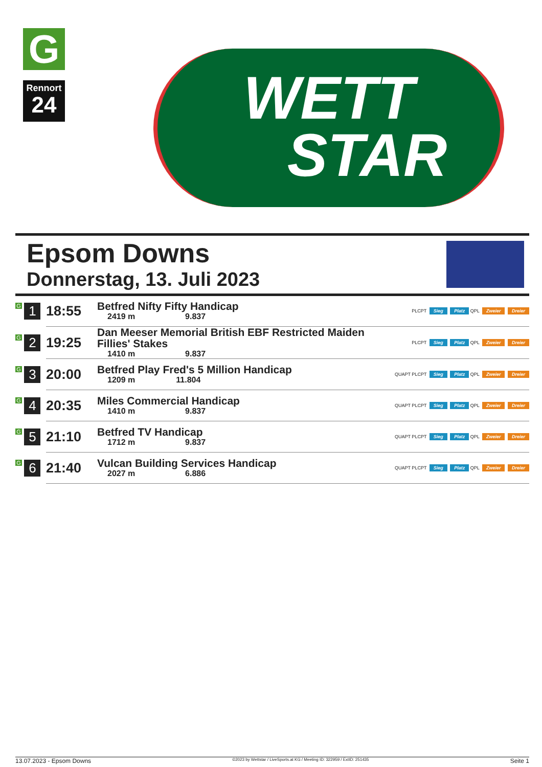G
Rennort
24
WETT
STAR
Epsom Downs
Donnerstag, 13. Juli 2023
| G 1 | 18:55 | Betfred Nifty Fifty Handicap 2419 m 9.837 | PLCPT Sieg Platz QPL Zweier Dreier |
| G 2 | 19:25 | Dan Meeser Memorial British EBF Restricted Maiden Fillies' Stakes 1410 m 9.837 | PLCPT Sieg Platz QPL Zweier Dreier |
| G 3 | 20:00 | Betfred Play Fred's 5 Million Handicap 1209 m 11.804 | QUAPT PLCPT Sieg Platz QPL Zweier Dreier |
| G 4 | 20:35 | Miles Commercial Handicap 1410 m 9.837 | QUAPT PLCPT Sieg Platz QPL Zweier Dreier |
| G 5 | 21:10 | Betfred TV Handicap 1712 m 9.837 | QUAPT PLCPT Sieg Platz QPL Zweier Dreier |
| G 6 | 21:40 | Vulcan Building Services Handicap 2027 m 6.886 | QUAPT PLCPT Sieg Platz QPL Zweier Dreier |
13.07.2023 - Epsom Downs ©2023 by Wettstar / LiveSports.at KG / Meeting ID: 322959 / ExtID: 251435 Seite 1